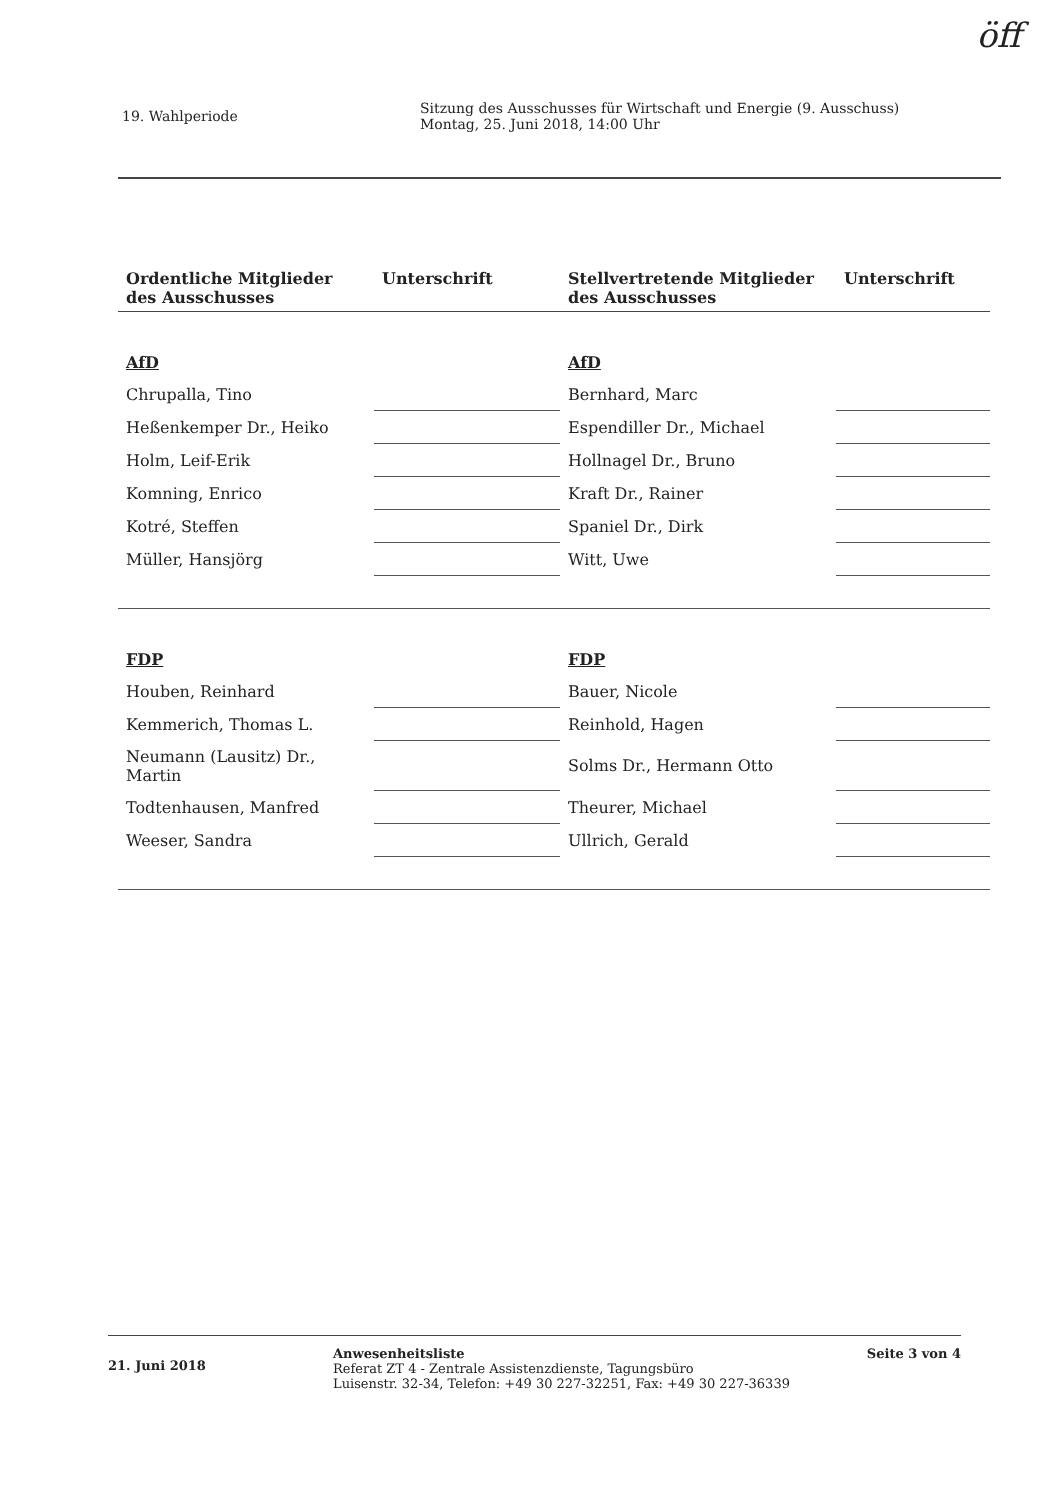öff
19. Wahlperiode
Sitzung des Ausschusses für Wirtschaft und Energie (9. Ausschuss)
Montag, 25. Juni 2018, 14:00 Uhr
| Ordentliche Mitglieder des Ausschusses | Unterschrift | Stellvertretende Mitglieder des Ausschusses | Unterschrift |
| --- | --- | --- | --- |
| AfD | | AfD | |
| Chrupalla, Tino | | Bernhard, Marc | |
| Heßenkemper Dr., Heiko | | Espendiller Dr., Michael | |
| Holm, Leif-Erik | | Hollnagel Dr., Bruno | |
| Komning, Enrico | | Kraft Dr., Rainer | |
| Kotré, Steffen | | Spaniel Dr., Dirk | |
| Müller, Hansjörg | | Witt, Uwe | |
| FDP | | FDP | |
| Houben, Reinhard | | Bauer, Nicole | |
| Kemmerich, Thomas L. | | Reinhold, Hagen | |
| Neumann (Lausitz) Dr., Martin | | Solms Dr., Hermann Otto | |
| Todtenhausen, Manfred | | Theurer, Michael | |
| Weeser, Sandra | | Ullrich, Gerald | |
21. Juni 2018
Anwesenheitsliste
Referat ZT 4 - Zentrale Assistenzdienste, Tagungsbüro
Luisenstr. 32-34, Telefon: +49 30 227-32251, Fax: +49 30 227-36339
Seite 3 von 4